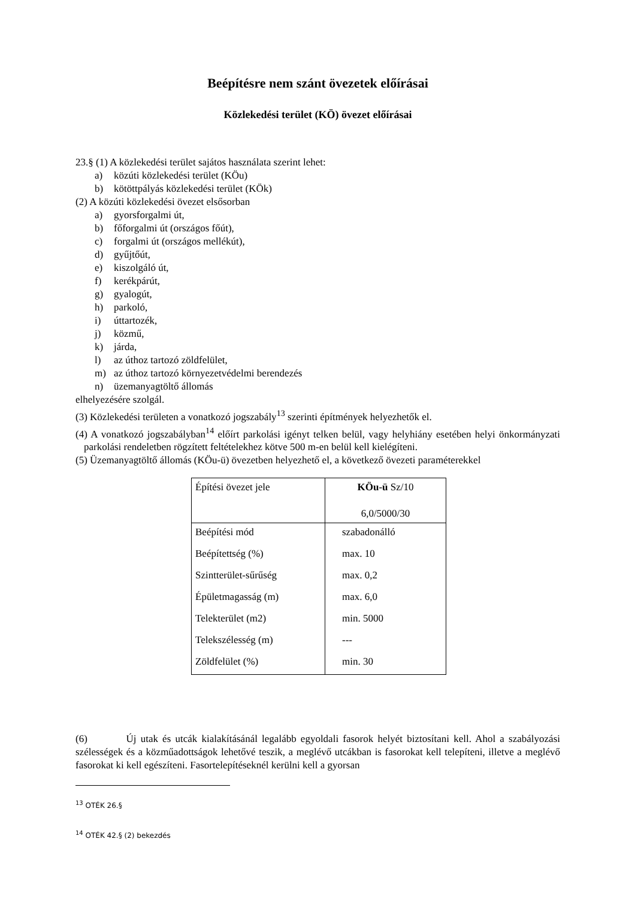Beépítésre nem szánt övezetek előírásai
Közlekedési terület (KÖ) övezet előírásai
23.§ (1) A közlekedési terület sajátos használata szerint lehet:
a) közúti közlekedési terület (KÖu)
b) kötöttpályás közlekedési terület (KÖk)
(2) A közúti közlekedési övezet elsősorban
a) gyorsforgalmi út,
b) főforgalmi út (országos főút),
c) forgalmi út (országos mellékút),
d) gyűjtőút,
e) kiszolgáló út,
f) kerékpárút,
g) gyalogút,
h) parkoló,
i) úttartozék,
j) közmű,
k) járda,
l) az úthoz tartozó zöldfelület,
m) az úthoz tartozó környezetvédelmi berendezés
n) üzemanyagtöltő állomás
elhelyezésére szolgál.
(3) Közlekedési területen a vonatkozó jogszabály<sup>13</sup> szerinti építmények helyezhetők el.
(4) A vonatkozó jogszabályban<sup>14</sup> előírt parkolási igényt telken belül, vagy helyhiány esetében helyi önkormányzati parkolási rendeletben rögzített feltételekhez kötve 500 m-en belül kell kielégíteni.
(5) Üzemanyagtöltő állomás (KÖu-ü) övezetben helyezhető el, a következő övezeti paraméterekkel
| Építési övezet jele | KÖu-ü Sz/10 6,0/5000/30 |
| Beépítési mód | szabadonálló |
| Beépítettség (%) | max. 10 |
| Szintterület-sűrűség | max. 0,2 |
| Épületmagasság (m) | max. 6,0 |
| Telekterület (m2) | min. 5000 |
| Telekszélesség (m) | --- |
| Zöldfelület (%) | min. 30 |
(6) Új utak és utcák kialakításánál legalább egyoldali fasorok helyét biztosítani kell. Ahol a szabályozási szélességek és a közműadottságok lehetővé teszik, a meglévő utcákban is fasorokat kell telepíteni, illetve a meglévő fasorokat ki kell egészíteni. Fasortelepítéseknél kerülni kell a gyorsan
<sup>13</sup> OTÉK 26.§
<sup>14</sup> OTÉK 42.§ (2) bekezdés